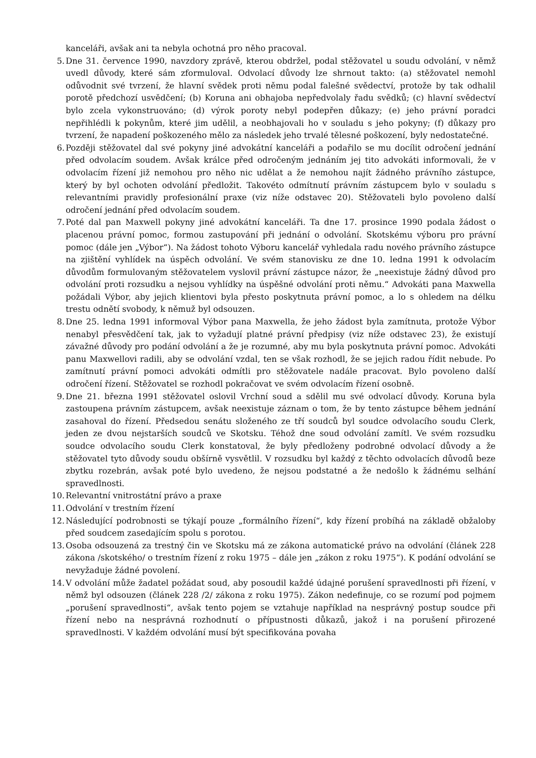kanceláři, avšak ani ta nebyla ochotná pro něho pracoval.
5. Dne 31. července 1990, navzdory zprávě, kterou obdržel, podal stěžovatel u soudu odvolání, v němž uvedl důvody, které sám zformuloval. Odvolací důvody lze shrnout takto: (a) stěžovatel nemohl odůvodnit své tvrzení, že hlavní svědek proti němu podal falešné svědectví, protože by tak odhalil porotě předchozí usvědčení; (b) Koruna ani obhajoba nepředvolaly řadu svědků; (c) hlavní svědectví bylo zcela vykonstruováno; (d) výrok poroty nebyl podepřen důkazy; (e) jeho právní poradci nepřihlédli k pokynům, které jim udělil, a neobhajovali ho v souladu s jeho pokyny; (f) důkazy pro tvrzení, že napadení poškozeného mělo za následek jeho trvalé tělesné poškození, byly nedostatečné.
6. Později stěžovatel dal své pokyny jiné advokátní kanceláři a podařilo se mu docílit odročení jednání před odvolacím soudem. Avšak králce před odročeným jednáním jej tito advokáti informovali, že v odvolacím řízení již nemohou pro něho nic udělat a že nemohou najít žádného právního zástupce, který by byl ochoten odvolání předložit. Takovéto odmítnutí právním zástupcem bylo v souladu s relevantními pravidly profesionální praxe (viz níže odstavec 20). Stěžovateli bylo povoleno další odročení jednání před odvolacím soudem.
7. Poté dal pan Maxwell pokyny jiné advokátní kanceláři. Ta dne 17. prosince 1990 podala žádost o placenou právní pomoc, formou zastupování při jednání o odvolání. Skotskému výboru pro právní pomoc (dále jen „Výbor“). Na žádost tohoto Výboru kancelář vyhledala radu nového právního zástupce na zjištění vyhlídek na úspěch odvolání. Ve svém stanovisku ze dne 10. ledna 1991 k odvolacím důvodům formulovaným stěžovatelem vyslovil právní zástupce názor, že „neexistuje žádný důvod pro odvolání proti rozsudku a nejsou vyhlídky na úspěšné odvolání proti němu.“ Advokáti pana Maxwella požádali Výbor, aby jejich klientovi byla přesto poskytnuta právní pomoc, a lo s ohledem na délku trestu odnětí svobody, k němuž byl odsouzen.
8. Dne 25. ledna 1991 informoval Výbor pana Maxwella, že jeho žádost byla zamítnuta, protože Výbor nenabyl přesvědčení tak, jak to vyžadují platné právní předpisy (viz níže odstavec 23), že existují závažné důvody pro podání odvolání a že je rozumné, aby mu byla poskytnuta právní pomoc. Advokáti panu Maxwellovi radili, aby se odvolání vzdal, ten se však rozhodl, že se jejich radou řídit nebude. Po zamítnutí právní pomoci advokáti odmítli pro stěžovatele nadále pracovat. Bylo povoleno další odročení řízení. Stěžovatel se rozhodl pokračovat ve svém odvolacím řízení osobně.
9. Dne 21. března 1991 stěžovatel oslovil Vrchní soud a sdělil mu své odvolací důvody. Koruna byla zastoupena právním zástupcem, avšak neexistuje záznam o tom, že by tento zástupce během jednání zasahoval do řízení. Předsedou senátu složeného ze tří soudců byl soudce odvolacího soudu Clerk, jeden ze dvou nejstarších soudců ve Skotsku. Téhož dne soud odvolání zamítl. Ve svém rozsudku soudce odvolacího soudu Clerk konstatoval, že byly předloženy podrobné odvolací důvody a že stěžovatel tyto důvody soudu obšírně vysvětlil. V rozsudku byl každý z těchto odvolacích důvodů beze zbytku rozebrán, avšak poté bylo uvedeno, že nejsou podstatné a že nedošlo k žádnému selhání spravedlnosti.
10. Relevantní vnitrostátní právo a praxe
11. Odvolání v trestním řízení
12. Následující podrobnosti se týkají pouze „formálního řízení“, kdy řízení probíhá na základě obžaloby před soudcem zasedajícím spolu s porotou.
13. Osoba odsouzená za trestný čin ve Skotsku má ze zákona automatické právo na odvolání (článek 228 zákona /skotského/ o trestním řízení z roku 1975 – dále jen „zákon z roku 1975“). K podání odvolání se nevyžaduje žádné povolení.
14. V odvolání může žadatel požádat soud, aby posoudil každé údajné porušení spravedlnosti při řízení, v němž byl odsouzen (článek 228 /2/ zákona z roku 1975). Zákon nedefinuje, co se rozumí pod pojmem „porušení spravedlnosti“, avšak tento pojem se vztahuje například na nesprávný postup soudce při řízení nebo na nesprávná rozhodnutí o přípustnosti důkazů, jakož i na porušení přirozené spravedlnosti. V každém odvolání musí být specifikována povaha